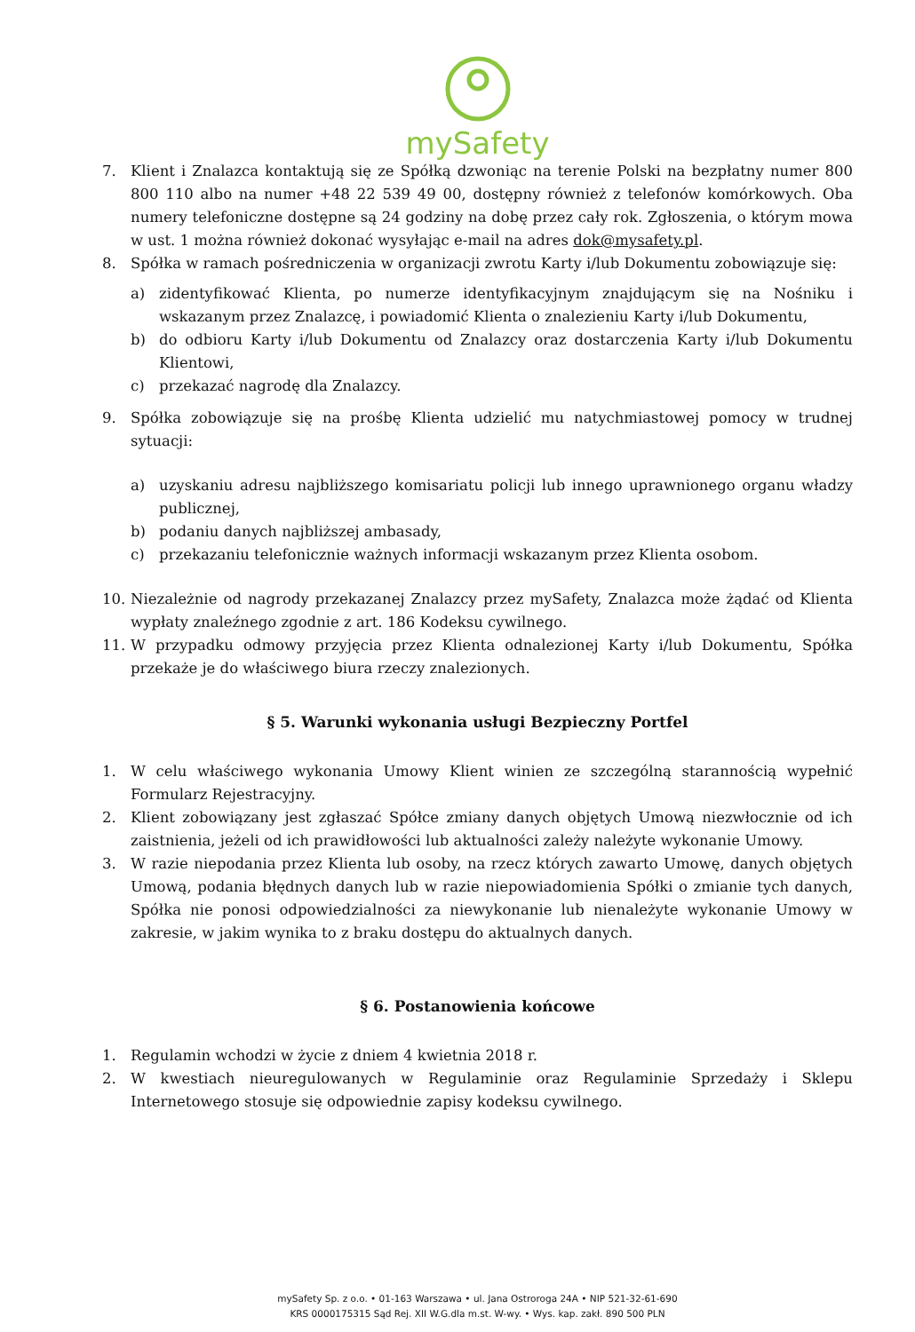mySafety
7. Klient i Znalazca kontaktują się ze Spółką dzwoniąc na terenie Polski na bezpłatny numer 800 800 110 albo na numer +48 22 539 49 00, dostępny również z telefonów komórkowych. Oba numery telefoniczne dostępne są 24 godziny na dobę przez cały rok. Zgłoszenia, o którym mowa w ust. 1 można również dokonać wysyłając e-mail na adres dok@mysafety.pl.
8. Spółka w ramach pośredniczenia w organizacji zwrotu Karty i/lub Dokumentu zobowiązuje się:
a) zidentyfikować Klienta, po numerze identyfikacyjnym znajdującym się na Nośniku i wskazanym przez Znalazcę, i powiadomić Klienta o znalezieniu Karty i/lub Dokumentu,
b) do odbioru Karty i/lub Dokumentu od Znalazcy oraz dostarczenia Karty i/lub Dokumentu Klientowi,
c) przekazać nagrodę dla Znalazcy.
9. Spółka zobowiązuje się na prośbę Klienta udzielić mu natychmiastowej pomocy w trudnej sytuacji:
a) uzyskaniu adresu najbliższego komisariatu policji lub innego uprawnionego organu władzy publicznej,
b) podaniu danych najbliższej ambasady,
c) przekazaniu telefonicznie ważnych informacji wskazanym przez Klienta osobom.
10. Niezależnie od nagrody przekazanej Znalazcy przez mySafety, Znalazca może żądać od Klienta wypłaty znaleźnego zgodnie z art. 186 Kodeksu cywilnego.
11. W przypadku odmowy przyjęcia przez Klienta odnalezionej Karty i/lub Dokumentu, Spółka przekaże je do właściwego biura rzeczy znalezionych.
§ 5. Warunki wykonania usługi Bezpieczny Portfel
1. W celu właściwego wykonania Umowy Klient winien ze szczególną starannością wypełnić Formularz Rejestracyjny.
2. Klient zobowiązany jest zgłaszać Spółce zmiany danych objętych Umową niezwłocznie od ich zaistnienia, jeżeli od ich prawidłowości lub aktualności zależy należyte wykonanie Umowy.
3. W razie niepodania przez Klienta lub osoby, na rzecz których zawarto Umowę, danych objętych Umową, podania błędnych danych lub w razie niepowiadomienia Spółki o zmianie tych danych, Spółka nie ponosi odpowiedzialności za niewykonanie lub nienależyte wykonanie Umowy w zakresie, w jakim wynika to z braku dostępu do aktualnych danych.
§ 6. Postanowienia końcowe
1. Regulamin wchodzi w życie z dniem 4 kwietnia 2018 r.
2. W kwestiach nieuregulowanych w Regulaminie oraz Regulaminie Sprzedaży i Sklepu Internetowego stosuje się odpowiednie zapisy kodeksu cywilnego.
mySafety Sp. z o.o. • 01-163 Warszawa • ul. Jana Ostroroga 24A • NIP 521-32-61-690
KRS 0000175315 Sąd Rej. XII W.G.dla m.st. W-wy. • Wys. kap. zakł. 890 500 PLN